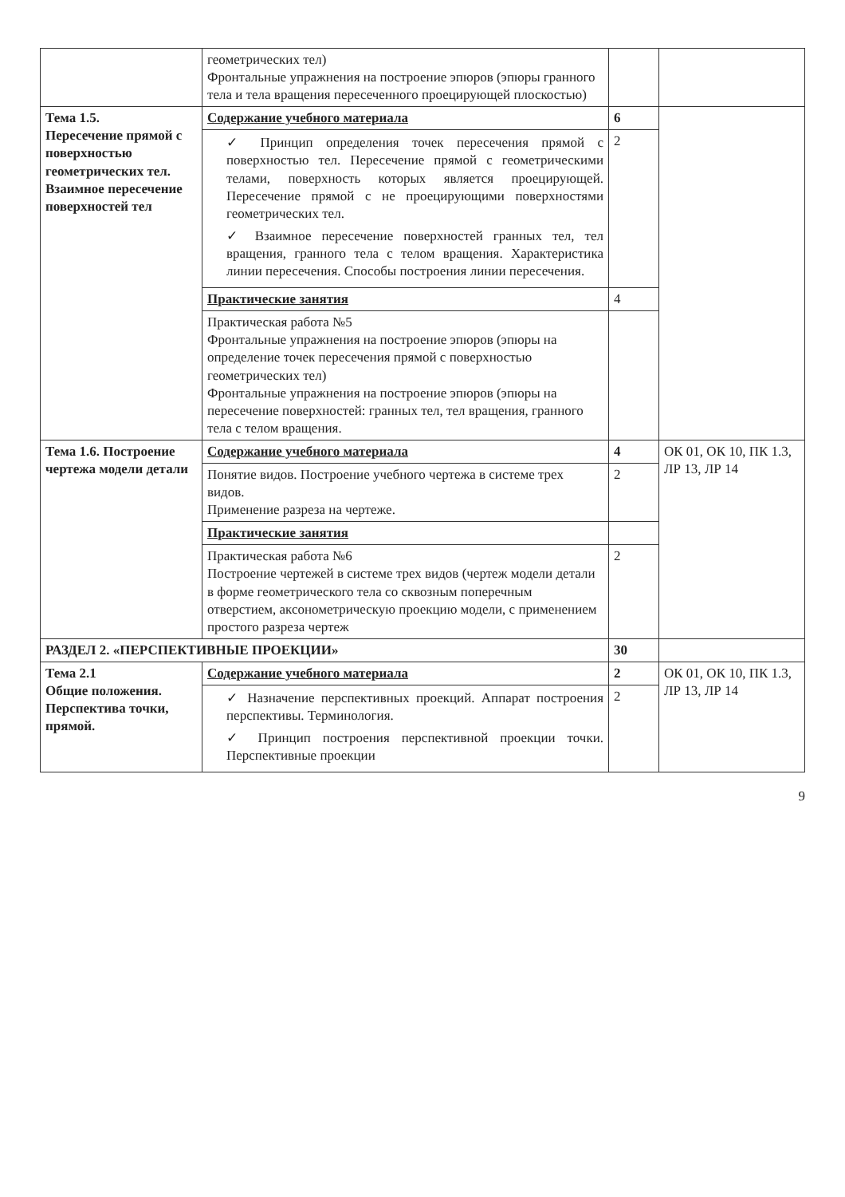| | геометрических тел) Фронтальные упражнения на построение эпюров (эпюры гранного тела и тела вращения пересеченного проецирующей плоскостью) | | |
| Тема 1.5. Пересечение прямой с поверхностью геометрических тел. Взаимное пересечение поверхностей тел | Содержание учебного материала | 6 | |
| | ✓ Принцип определения точек пересечения прямой с поверхностью тел. Пересечение прямой с геометрическими телами, поверхность которых является проецирующей. Пересечение прямой с не проецирующими поверхностями геометрических тел. ✓ Взаимное пересечение поверхностей гранных тел, тел вращения, гранного тела с телом вращения. Характеристика линии пересечения. Способы построения линии пересечения. | 2 | |
| | Практические занятия | 4 | |
| | Практическая работа №5 Фронтальные упражнения на построение эпюров (эпюры на определение точек пересечения прямой с поверхностью геометрических тел) Фронтальные упражнения на построение эпюров (эпюры на пересечение поверхностей: гранных тел, тел вращения, гранного тела с телом вращения. | | |
| Тема 1.6. Построение чертежа модели детали | Содержание учебного материала | 4 | ОК 01, ОК 10, ПК 1.3, ЛР 13, ЛР 14 |
| | Понятие видов. Построение учебного чертежа в системе трех видов. Применение разреза на чертеже. | 2 | |
| | Практические занятия | | |
| | Практическая работа №6 Построение чертежей в системе трех видов (чертеж модели детали в форме геометрического тела со сквозным поперечным отверстием, аксонометрическую проекцию модели, с применением простого разреза чертеж | 2 | |
| РАЗДЕЛ 2. «ПЕРСПЕКТИВНЫЕ ПРОЕКЦИИ» | | 30 | |
| Тема 2.1 Общие положения. Перспектива точки, прямой. | Содержание учебного материала | 2 | ОК 01, ОК 10, ПК 1.3, ЛР 13, ЛР 14 |
| | ✓ Назначение перспективных проекций. Аппарат построения перспективы. Терминология. ✓ Принцип построения перспективной проекции точки. Перспективные проекции | 2 | |
9